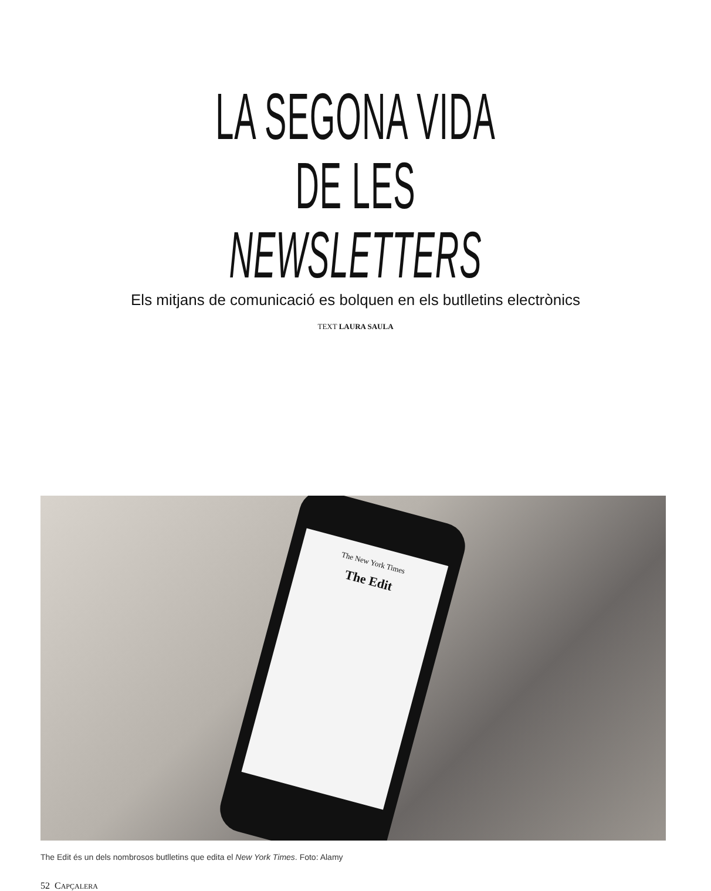LA SEGONA VIDA
DE LES NEWSLETTERS
Els mitjans de comunicació es bolquen en els butlletins electrònics
TEXT LAURA SAULA
The New York Times
The Edit
The Edit és un dels nombrosos butlletins que edita el New York Times. Foto: Alamy
52 CAPÇALERA